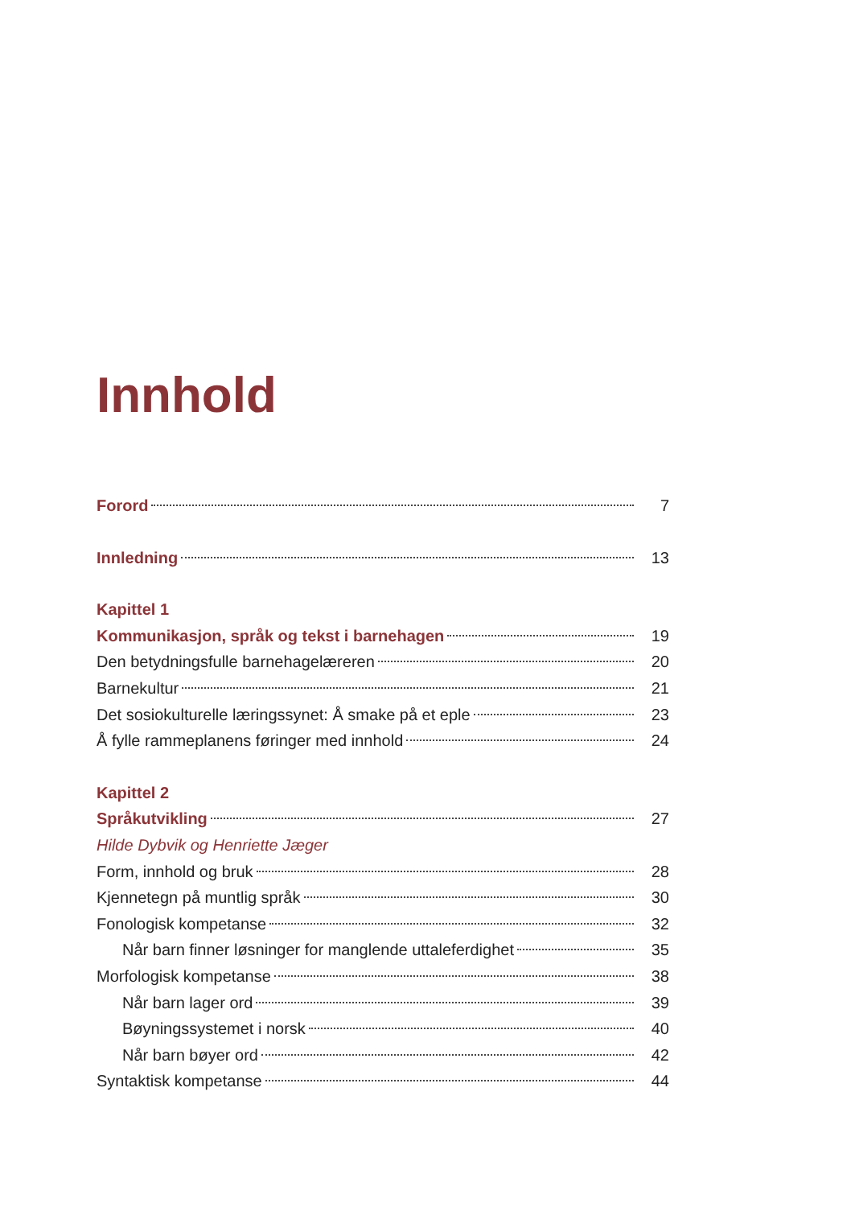Innhold
Forord 7
Innledning 13
Kapittel 1
Kommunikasjon, språk og tekst i barnehagen 19
Den betydningsfulle barnehagelæreren 20
Barnekultur 21
Det sosiokulturelle læringssynet: Å smake på et eple 23
Å fylle rammeplanens føringer med innhold 24
Kapittel 2
Språkutvikling 27
Hilde Dybvik og Henriette Jæger
Form, innhold og bruk 28
Kjennetegn på muntlig språk 30
Fonologisk kompetanse 32
Når barn finner løsninger for manglende uttaleferdighet 35
Morfologisk kompetanse 38
Når barn lager ord 39
Bøyningssystemet i norsk 40
Når barn bøyer ord 42
Syntaktisk kompetanse 44